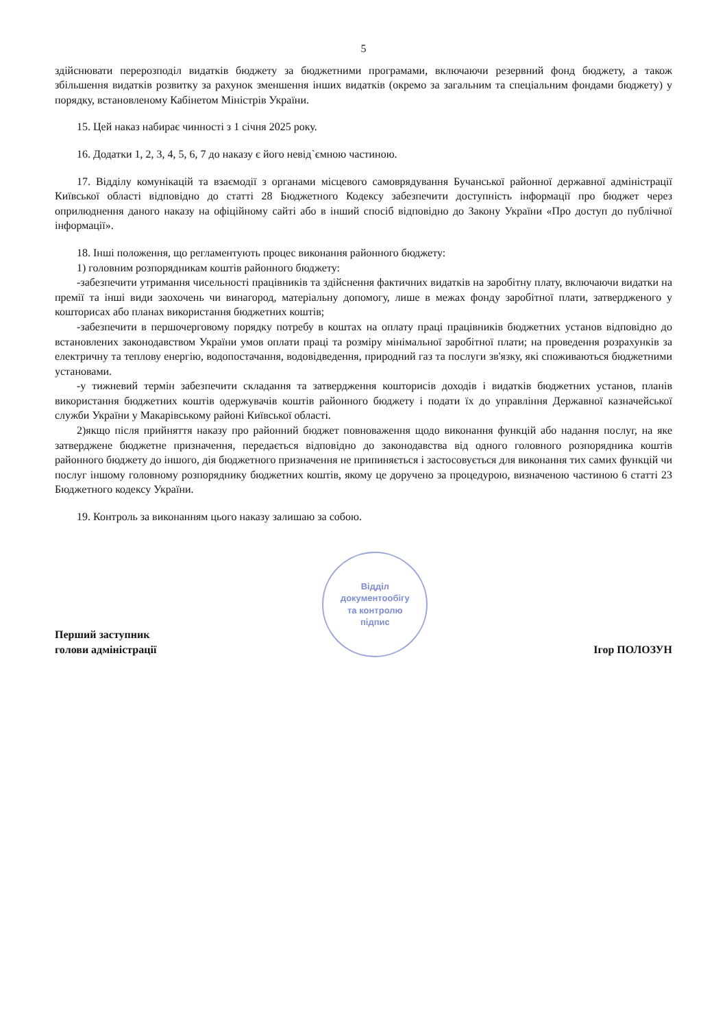5
здійснювати перерозподіл видатків бюджету за бюджетними програмами, включаючи резервний фонд бюджету, а також збільшення видатків розвитку за рахунок зменшення інших видатків (окремо за загальним та спеціальним фондами бюджету) у порядку, встановленому Кабінетом Міністрів України.
15. Цей наказ набирає чинності з 1 січня 2025 року.
16. Додатки 1, 2, 3, 4, 5, 6, 7 до наказу є його невід`ємною частиною.
17. Відділу комунікацій та взаємодії з органами місцевого самоврядування Бучанської районної державної адміністрації Київської області відповідно до статті 28 Бюджетного Кодексу забезпечити доступність інформації про бюджет через оприлюднення даного наказу на офіційному сайті або в інший спосіб відповідно до Закону України «Про доступ до публічної інформації».
18. Інші положення, що регламентують процес виконання районного бюджету:
1) головним розпорядникам коштів районного бюджету:
-забезпечити утримання чисельності працівників та здійснення фактичних видатків на заробітну плату, включаючи видатки на премії та інші види заохочень чи винагород, матеріальну допомогу, лише в межах фонду заробітної плати, затвердженого у кошторисах або планах використання бюджетних коштів;
-забезпечити в першочерговому порядку потребу в коштах на оплату праці працівників бюджетних установ відповідно до встановлених законодавством України умов оплати праці та розміру мінімальної заробітної плати; на проведення розрахунків за електричну та теплову енергію, водопостачання, водовідведення, природний газ та послуги зв'язку, які споживаються бюджетними установами.
-у тижневий термін забезпечити складання та затвердження кошторисів доходів і видатків бюджетних установ, планів використання бюджетних коштів одержувачів коштів районного бюджету і подати їх до управління Державної казначейської служби України у Макарівському районі Київської області.
2)якщо після прийняття наказу про районний бюджет повноваження щодо виконання функцій або надання послуг, на яке затверджене бюджетне призначення, передається відповідно до законодавства від одного головного розпорядника коштів районного бюджету до іншого, дія бюджетного призначення не припиняється і застосовується для виконання тих самих функцій чи послуг іншому головному розпоряднику бюджетних коштів, якому це доручено за процедурою, визначеною частиною 6 статті 23 Бюджетного кодексу України.
19. Контроль за виконанням цього наказу залишаю за собою.
Перший заступник
голови адміністрації
Відділ
документообігу
та контролю
підпис
Ігор ПОЛОЗУН